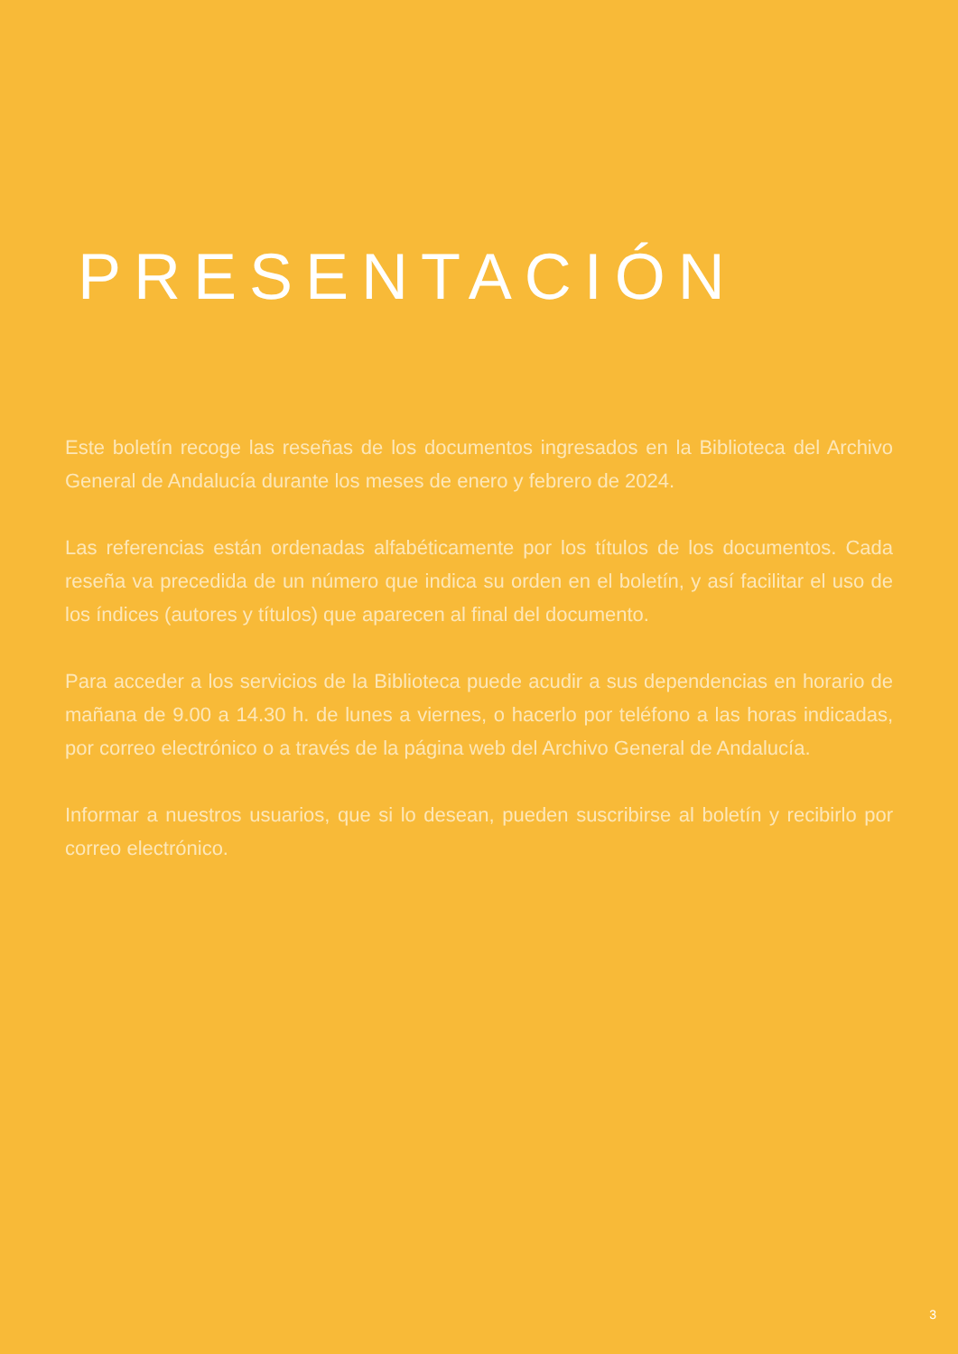PRESENTACIÓN
Este boletín recoge las reseñas de los documentos ingresados en la Biblioteca del Archivo General de Andalucía durante los meses de enero y febrero de 2024.
Las referencias están ordenadas alfabéticamente por los títulos de los documentos. Cada reseña va precedida de un número que indica su orden en el boletín, y así facilitar el uso de los índices (autores y títulos) que aparecen al final del documento.
Para acceder a los servicios de la Biblioteca puede acudir a sus dependencias en horario de mañana de 9.00 a 14.30 h. de lunes a viernes, o hacerlo por teléfono a las horas indicadas, por correo electrónico o a través de la página web del Archivo General de Andalucía.
Informar a nuestros usuarios, que si lo desean, pueden suscribirse al boletín y recibirlo por correo electrónico.
3